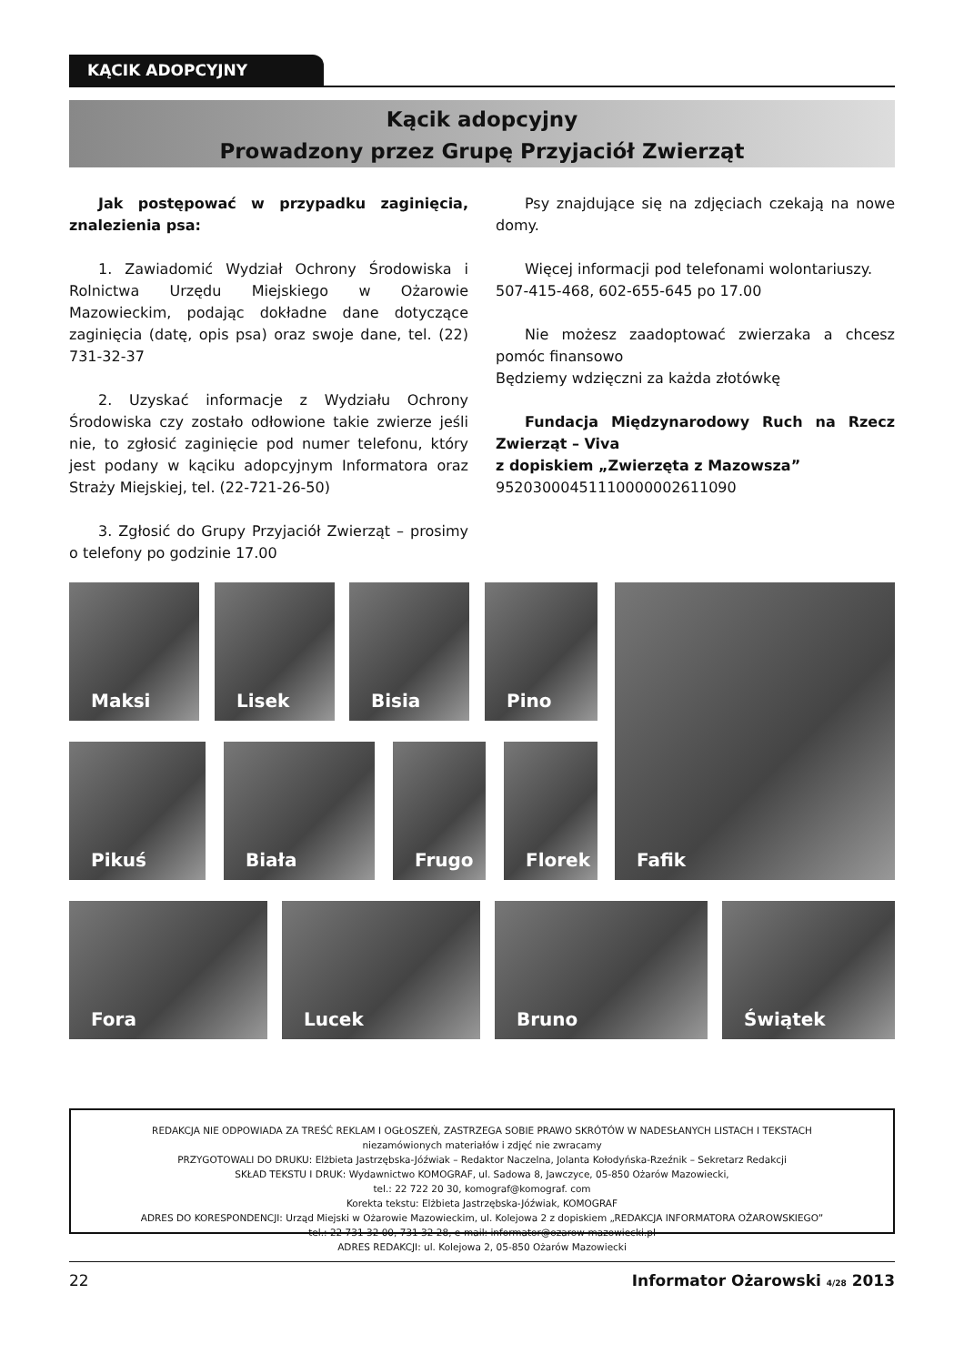KĄCIK ADOPCYJNY
Kącik adopcyjny
Prowadzony przez Grupę Przyjaciół Zwierząt
Jak postępować w przypadku zaginięcia, znalezienia psa:
1. Zawiadomić Wydział Ochrony Środowiska i Rolnictwa Urzędu Miejskiego w Ożarowie Mazowieckim, podając dokładne dane dotyczące zaginięcia (datę, opis psa) oraz swoje dane, tel. (22) 731-32-37
2. Uzyskać informacje z Wydziału Ochrony Środowiska czy zostało odłowione takie zwierze jeśli nie, to zgłosić zaginięcie pod numer telefonu, który jest podany w kąciku adopcyjnym Informatora oraz Straży Miejskiej, tel. (22-721-26-50)
3. Zgłosić do Grupy Przyjaciół Zwierząt – prosimy o telefony po godzinie 17.00
Psy znajdujące się na zdjęciach czekają na nowe domy.
Więcej informacji pod telefonami wolontariuszy.
507-415-468, 602-655-645 po 17.00
Nie możesz zaadoptować zwierzaka a chcesz pomóc finansowo
Będziemy wdzięczni za każda złotówkę
Fundacja Międzynarodowy Ruch na Rzecz Zwierząt – Viva
z dopiskiem „Zwierzęta z Mazowsza”
95203000451110000002611090
Maksi Lisek Bisia Pino
Pikuś Biała Frugo Florek
Fafik
Fora Lucek Bruno Świątek
REDAKCJA NIE ODPOWIADA ZA TREŚĆ REKLAM I OGŁOSZEŃ, ZASTRZEGA SOBIE PRAWO SKRÓTÓW W NADESŁANYCH LISTACH I TEKSTACH
niezamówionych materiałów i zdjęć nie zwracamy
PRZYGOTOWALI DO DRUKU: Elżbieta Jastrzębska-Jóźwiak – Redaktor Naczelna, Jolanta Kołodyńska-Rzeźnik – Sekretarz Redakcji
SKŁAD TEKSTU I DRUK: Wydawnictwo KOMOGRAF, ul. Sadowa 8, Jawczyce, 05-850 Ożarów Mazowiecki,
tel.: 22 722 20 30, komograf@komograf. com
Korekta tekstu: Elżbieta Jastrzębska-Jóźwiak, KOMOGRAF
ADRES DO KORESPONDENCJI: Urząd Miejski w Ożarowie Mazowieckim, ul. Kolejowa 2 z dopiskiem „REDAKCJA INFORMATORA OŻAROWSKIEGO”
tel.: 22 731 32 00, 731 32 28, e-mail: informator@ozarow-mazowiecki.pl
ADRES REDAKCJI: ul. Kolejowa 2, 05-850 Ożarów Mazowiecki
22 Informator Ożarowski 4/28 2013